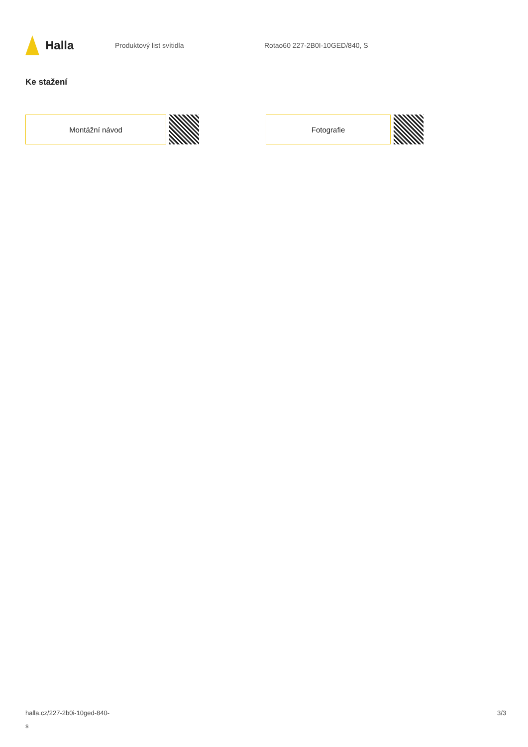Halla
Produktový list svítidla Rotao60 227-2B0I-10GED/840, S
Ke stažení
Montážní návod Fotografie
halla.cz/227-2b0i-10ged-840-
s
3/3